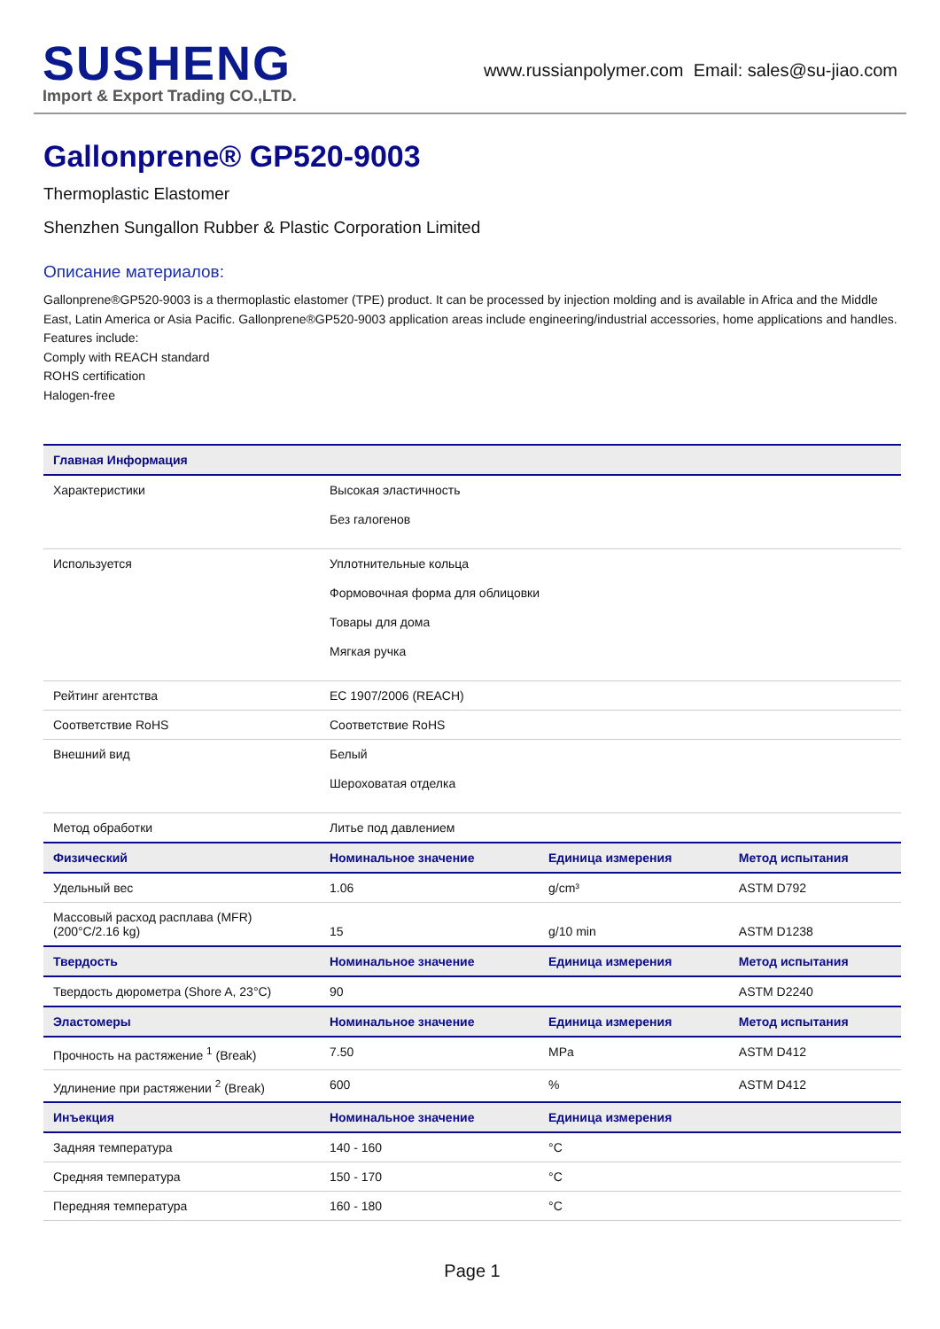SUSHENG
Import & Export Trading CO.,LTD.
www.russianpolymer.com Email: sales@su-jiao.com
Gallonprene® GP520-9003
Thermoplastic Elastomer
Shenzhen Sungallon Rubber & Plastic Corporation Limited
Описание материалов:
Gallonprene®GP520-9003 is a thermoplastic elastomer (TPE) product. It can be processed by injection molding and is available in Africa and the Middle East, Latin America or Asia Pacific. Gallonprene®GP520-9003 application areas include engineering/industrial accessories, home applications and handles.
Features include:
Comply with REACH standard
ROHS certification
Halogen-free
| Главная Информация | | | |
| --- | --- | --- | --- |
| Характеристики | Высокая эластичность Без галогенов | | |
| Используется | Уплотнительные кольца Формовочная форма для облицовки Товары для дома Мягкая ручка | | |
| Рейтинг агентства | EC 1907/2006 (REACH) | | |
| Соответствие RoHS | Соответствие RoHS | | |
| Внешний вид | Белый Шероховатая отделка | | |
| Метод обработки | Литье под давлением | | |
| Физический | Номинальное значение | Единица измерения | Метод испытания |
| Удельный вес | 1.06 | g/cm³ | ASTM D792 |
| Массовый расход расплава (MFR) (200°C/2.16 kg) | 15 | g/10 min | ASTM D1238 |
| Твердость | Номинальное значение | Единица измерения | Метод испытания |
| Твердость дюрометра (Shore A, 23°C) | 90 | | ASTM D2240 |
| Эластомеры | Номинальное значение | Единица измерения | Метод испытания |
| Прочность на растяжение <sup>1</sup> (Break) | 7.50 | MPa | ASTM D412 |
| Удлинение при растяжении <sup>2</sup> (Break) | 600 | % | ASTM D412 |
| Инъекция | Номинальное значение | Единица измерения | |
| Задняя температура | 140 - 160 | °C | |
| Средняя температура | 150 - 170 | °C | |
| Передняя температура | 160 - 180 | °C | |
Page 1